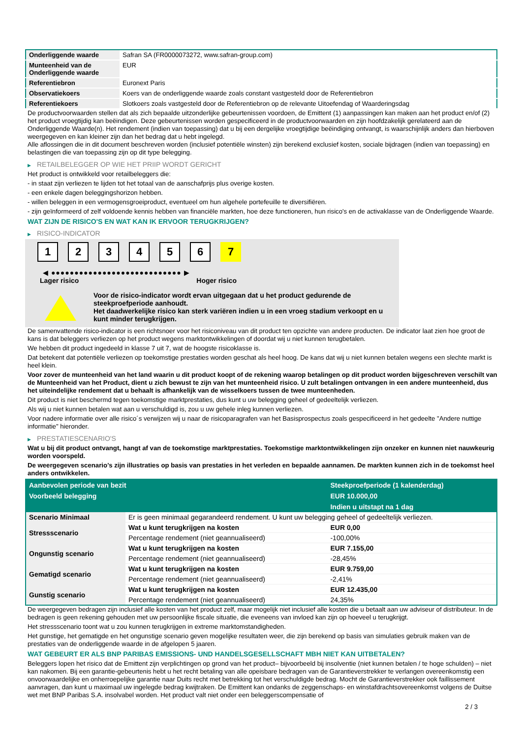| Onderliggende waarde | Safran SA (FR0000073272, www.safran-group.com) |
| Munteenheid van de Onderliggende waarde | EUR |
| Referentiebron | Euronext Paris |
| Observatiekoers | Koers van de onderliggende waarde zoals constant vastgesteld door de Referentiebron |
| Referentiekoers | Slotkoers zoals vastgesteld door de Referentiebron op de relevante Uitoefendag of Waarderingsdag |
De productvoorwaarden stellen dat als zich bepaalde uitzonderlijke gebeurtenissen voordoen, de Emittent (1) aanpassingen kan maken aan het product en/of (2) het product vroegtijdig kan beëindigen. Deze gebeurtenissen worden gespecificeerd in de productvoorwaarden en zijn hoofdzakelijk gerelateerd aan de Onderliggende Waarde(n). Het rendement (indien van toepassing) dat u bij een dergelijke vroegtijdige beëindiging ontvangt, is waarschijnlijk anders dan hierboven weergegeven en kan kleiner zijn dan het bedrag dat u hebt ingelegd.
Alle aflossingen die in dit document beschreven worden (inclusief potentiële winsten) zijn berekend exclusief kosten, sociale bijdragen (indien van toepassing) en belastingen die van toepassing zijn op dit type belegging.
▶ RETAILBELEGGER OP WIE HET PRIIP WORDT GERICHT
Het product is ontwikkeld voor retailbeleggers die:
- in staat zijn verliezen te lijden tot het totaal van de aanschafprijs plus overige kosten.
- een enkele dagen beleggingshorizon hebben.
- willen beleggen in een vermogensgroeiproduct, eventueel om hun algehele portefeuille te diversifiëren.
- zijn geïnformeerd of zelf voldoende kennis hebben van financiële markten, hoe deze functioneren, hun risico's en de activaklasse van de Onderliggende Waarde.
WAT ZIJN DE RISICO'S EN WAT KAN IK ERVOOR TERUGKRIJGEN?
▶ RISICO-INDICATOR
1 2 3 4 5 6 7
◀ ●●●●●●●●●●●●●●●●●●●●●●●●●●●● ▶
Lager risico Hoger risico
Voor de risico-indicator wordt ervan uitgegaan dat u het product gedurende de steekproefperiode aanhoudt.
Het daadwerkelijke risico kan sterk variëren indien u in een vroeg stadium verkoopt en u kunt minder terugkrijgen.
De samenvattende risico-indicator is een richtsnoer voor het risiconiveau van dit product ten opzichte van andere producten. De indicator laat zien hoe groot de kans is dat beleggers verliezen op het product wegens marktontwikkelingen of doordat wij u niet kunnen terugbetalen.
We hebben dit product ingedeeld in klasse 7 uit 7, wat de hoogste risicoklasse is.
Dat betekent dat potentiële verliezen op toekomstige prestaties worden geschat als heel hoog. De kans dat wij u niet kunnen betalen wegens een slechte markt is heel klein.
Voor zover de munteenheid van het land waarin u dit product koopt of de rekening waarop betalingen op dit product worden bijgeschreven verschilt van de Munteenheid van het Product, dient u zich bewust te zijn van het munteenheid risico. U zult betalingen ontvangen in een andere munteenheid, dus het uiteindelijke rendement dat u behaalt is afhankelijk van de wisselkoers tussen de twee munteenheden.
Dit product is niet beschermd tegen toekomstige marktprestaties, dus kunt u uw belegging geheel of gedeeltelijk verliezen.
Als wij u niet kunnen betalen wat aan u verschuldigd is, zou u uw gehele inleg kunnen verliezen.
Voor nadere informatie over alle risico´s verwijzen wij u naar de risicoparagrafen van het Basisprospectus zoals gespecificeerd in het gedeelte "Andere nuttige informatie" hieronder.
▶ PRESTATIESCENARIO'S
Wat u bij dit product ontvangt, hangt af van de toekomstige marktprestaties. Toekomstige marktontwikkelingen zijn onzeker en kunnen niet nauwkeurig worden voorspeld.
De weergegeven scenario’s zijn illustraties op basis van prestaties in het verleden en bepaalde aannamen. De markten kunnen zich in de toekomst heel anders ontwikkelen.
| Aanbevolen periode van bezit | | Steekproefperiode (1 kalenderdag) |
| --- | --- | --- |
| Voorbeeld belegging | | EUR 10.000,00 |
| | | Indien u uitstapt na 1 dag |
| Scenario Minimaal | Er is geen minimaal gegarandeerd rendement. U kunt uw belegging geheel of gedeeltelijk verliezen. | |
| Stressscenario | Wat u kunt terugkrijgen na kosten | EUR 0,00 |
| | Percentage rendement (niet geannualiseerd) | -100,00% |
| Ongunstig scenario | Wat u kunt terugkrijgen na kosten | EUR 7.155,00 |
| | Percentage rendement (niet geannualiseerd) | -28,45% |
| Gematigd scenario | Wat u kunt terugkrijgen na kosten | EUR 9.759,00 |
| | Percentage rendement (niet geannualiseerd) | -2,41% |
| Gunstig scenario | Wat u kunt terugkrijgen na kosten | EUR 12.435,00 |
| | Percentage rendement (niet geannualiseerd) | 24,35% |
De weergegeven bedragen zijn inclusief alle kosten van het product zelf, maar mogelijk niet inclusief alle kosten die u betaalt aan uw adviseur of distributeur. In de bedragen is geen rekening gehouden met uw persoonlijke fiscale situatie, die eveneens van invloed kan zijn op hoeveel u terugkrijgt.
Het stressscenario toont wat u zou kunnen terugkrijgen in extreme marktomstandigheden.
Het gunstige, het gematigde en het ongunstige scenario geven mogelijke resultaten weer, die zijn berekend op basis van simulaties gebruik maken van de prestaties van de onderliggende waarde in de afgelopen 5 jaaren.
WAT GEBEURT ER ALS BNP PARIBAS EMISSIONS- UND HANDELSGESELLSCHAFT MBH NIET KAN UITBETALEN?
Beleggers lopen het risico dat de Emittent zijn verplichtingen op grond van het product– bijvoorbeeld bij insolventie (niet kunnen betalen / te hoge schulden) – niet kan nakomen. Bij een garantie-gebeurtenis hebt u het recht betaling van alle opeisbare bedragen van de Garantieverstrekker te verlangen overeenkomstig een onvoorwaardelijke en onherroepelijke garantie naar Duits recht met betrekking tot het verschuldigde bedrag. Mocht de Garantieverstrekker ook faillissement aanvragen, dan kunt u maximaal uw ingelegde bedrag kwijtraken. De Emittent kan ondanks de zeggenschaps- en winstafdrachtsovereenkomst volgens de Duitse wet met BNP Paribas S.A. insolvabel worden. Het product valt niet onder een beleggerscompensatie of
2 / 3